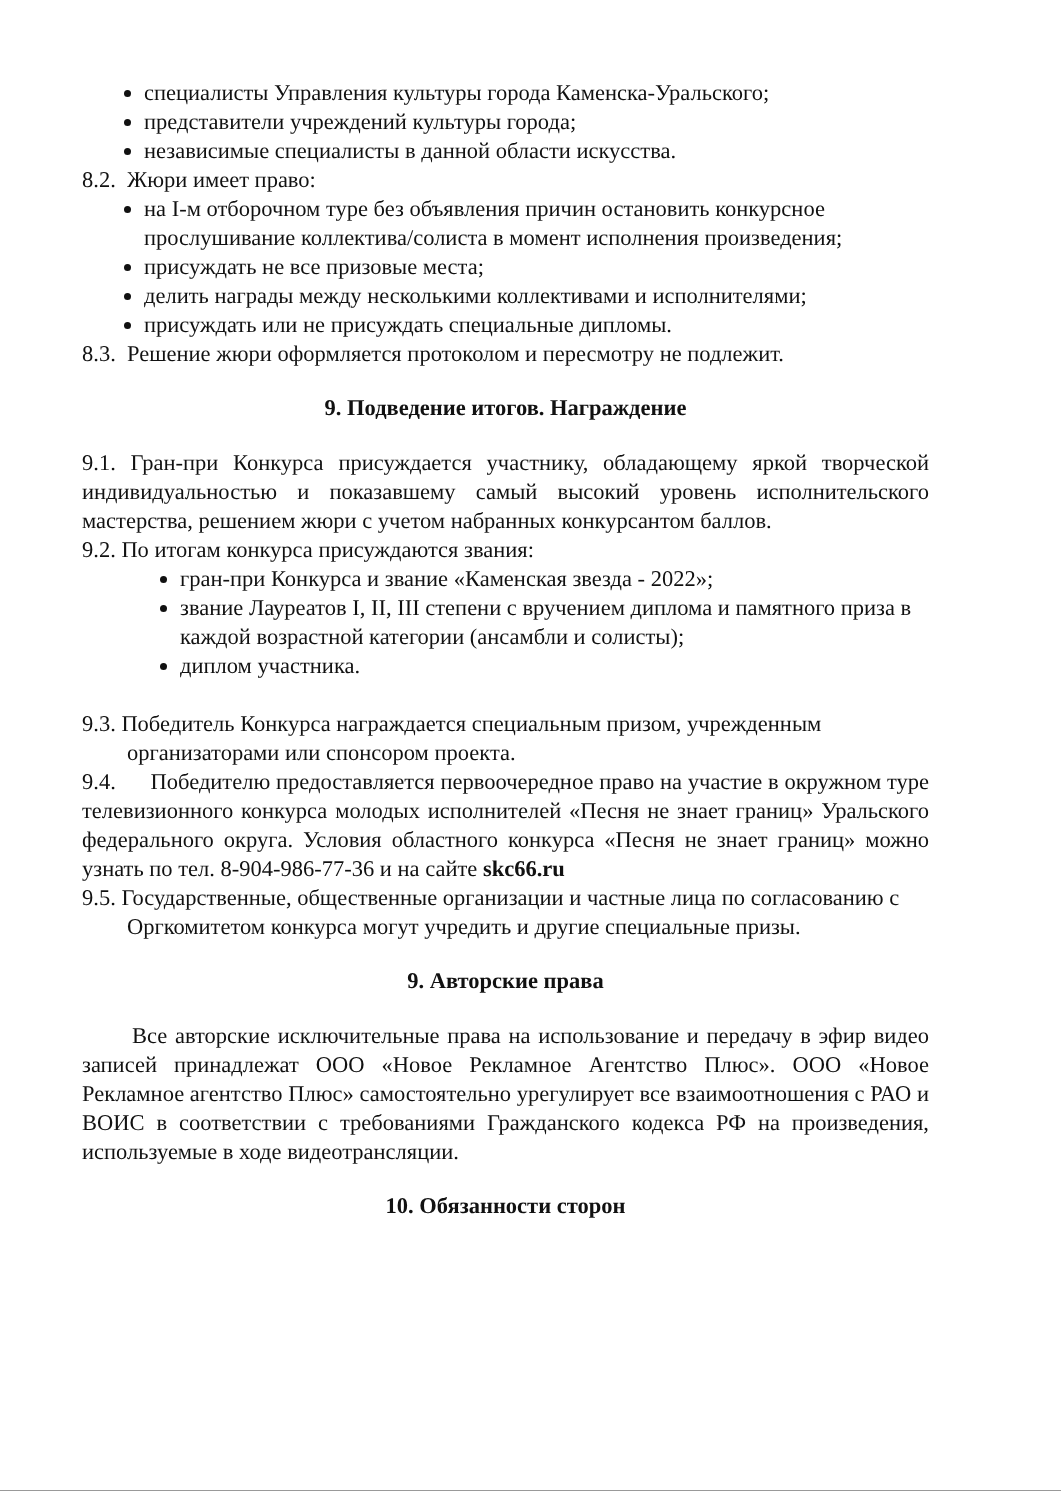специалисты Управления культуры города Каменска-Уральского;
представители учреждений культуры города;
независимые специалисты в данной области искусства.
8.2. Жюри имеет право:
на I-м отборочном туре без объявления причин остановить конкурсное прослушивание коллектива/солиста в момент исполнения произведения;
присуждать не все призовые места;
делить награды между несколькими коллективами и исполнителями;
присуждать или не присуждать специальные дипломы.
8.3. Решение жюри оформляется протоколом и пересмотру не подлежит.
9. Подведение итогов. Награждение
9.1. Гран-при Конкурса присуждается участнику, обладающему яркой творческой индивидуальностью и показавшему самый высокий уровень исполнительского мастерства, решением жюри с учетом набранных конкурсантом баллов.
9.2. По итогам конкурса присуждаются звания:
гран-при Конкурса и звание «Каменская звезда - 2022»;
звание Лауреатов I, II, III степени с вручением диплома и памятного приза в каждой возрастной категории (ансамбли и солисты);
диплом участника.
9.3. Победитель Конкурса награждается специальным призом, учрежденным организаторами или спонсором проекта.
9.4. Победителю предоставляется первоочередное право на участие в окружном туре телевизионного конкурса молодых исполнителей «Песня не знает границ» Уральского федерального округа. Условия областного конкурса «Песня не знает границ» можно узнать по тел. 8-904-986-77-36 и на сайте skc66.ru
9.5. Государственные, общественные организации и частные лица по согласованию с Оргкомитетом конкурса могут учредить и другие специальные призы.
9. Авторские права
Все авторские исключительные права на использование и передачу в эфир видео записей принадлежат ООО «Новое Рекламное Агентство Плюс». ООО «Новое Рекламное агентство Плюс» самостоятельно урегулирует все взаимоотношения с РАО и ВОИС в соответствии с требованиями Гражданского кодекса РФ на произведения, используемые в ходе видеотрансляции.
10. Обязанности сторон